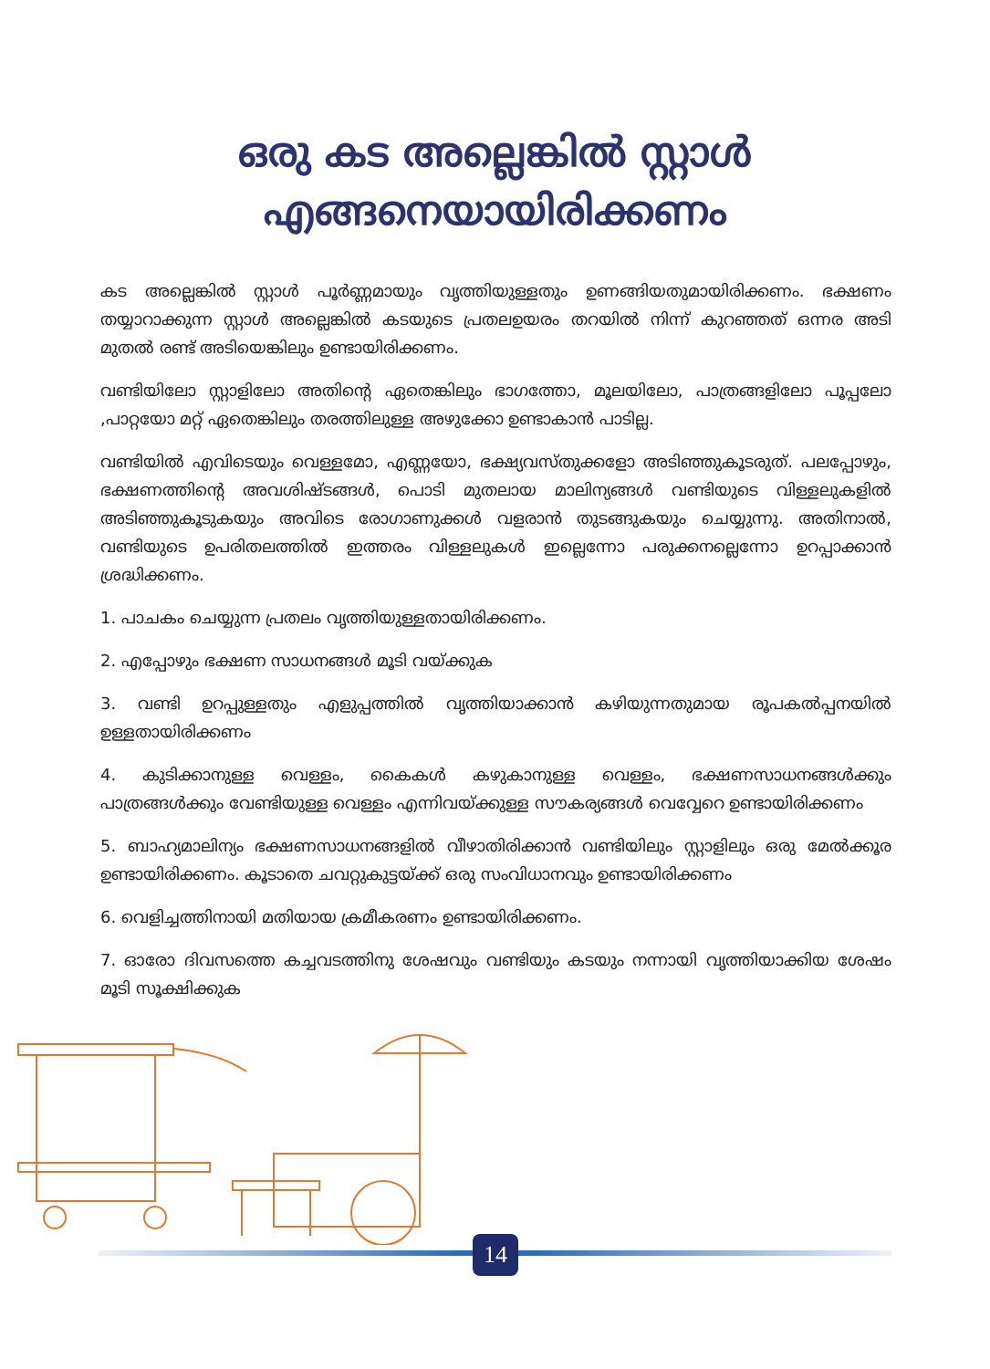ഒരു കട അല്ലെങ്കിൽ സ്റ്റാൾ
എങ്ങനെയായിരിക്കണം
കട അല്ലെങ്കിൽ സ്റ്റാൾ പൂർണ്ണമായും വൃത്തിയുള്ളതും ഉണങ്ങിയതുമായിരിക്കണം. ഭക്ഷണം തയ്യാറാക്കുന്ന സ്റ്റാൾ അല്ലെങ്കിൽ കടയുടെ പ്രതലഉയരം തറയിൽ നിന്ന് കുറഞ്ഞത് ഒന്നര അടി മുതൽ രണ്ട് അടിയെങ്കിലും ഉണ്ടായിരിക്കണം.
വണ്ടിയിലോ സ്റ്റാളിലോ അതിന്റെ ഏതെങ്കിലും ഭാഗത്തോ, മൂലയിലോ, പാത്രങ്ങളിലോ പൂപ്പലോ ,പാറ്റയോ മറ്റ് ഏതെങ്കിലും തരത്തിലുള്ള അഴുക്കോ ഉണ്ടാകാൻ പാടില്ല.
വണ്ടിയിൽ എവിടെയും വെള്ളമോ, എണ്ണയോ, ഭക്ഷ്യവസ്തുക്കളോ അടിഞ്ഞുകൂടരുത്. പലപ്പോഴും, ഭക്ഷണത്തിന്റെ അവശിഷ്ടങ്ങൾ, പൊടി മുതലായ മാലിന്യങ്ങൾ വണ്ടിയുടെ വിള്ളലുകളിൽ അടിഞ്ഞുകൂടുകയും അവിടെ രോഗാണുക്കൾ വളരാൻ തുടങ്ങുകയും ചെയ്യുന്നു. അതിനാൽ, വണ്ടിയുടെ ഉപരിതലത്തിൽ ഇത്തരം വിള്ളലുകൾ ഇല്ലെന്നോ പരുക്കനല്ലെന്നോ ഉറപ്പാക്കാൻ ശ്രദ്ധിക്കണം.
1. പാചകം ചെയ്യുന്ന പ്രതലം വൃത്തിയുള്ളതായിരിക്കണം.
2. എപ്പോഴും ഭക്ഷണ സാധനങ്ങൾ മൂടി വയ്ക്കുക
3. വണ്ടി ഉറപ്പുള്ളതും എളുപ്പത്തിൽ വൃത്തിയാക്കാൻ കഴിയുന്നതുമായ രൂപകൽപ്പനയിൽ ഉള്ളതായിരിക്കണം
4. കുടിക്കാനുള്ള വെള്ളം, കൈകൾ കഴുകാനുള്ള വെള്ളം, ഭക്ഷണസാധനങ്ങൾക്കും പാത്രങ്ങൾക്കും വേണ്ടിയുള്ള വെള്ളം എന്നിവയ്ക്കുള്ള സൗകര്യങ്ങൾ വെവ്വേറെ ഉണ്ടായിരിക്കണം
5. ബാഹ്യമാലിന്യം ഭക്ഷണസാധനങ്ങളിൽ വീഴാതിരിക്കാൻ വണ്ടിയിലും സ്റ്റാളിലും ഒരു മേൽക്കൂര ഉണ്ടായിരിക്കണം. കൂടാതെ ചവറ്റുകുട്ടയ്ക്ക് ഒരു സംവിധാനവും ഉണ്ടായിരിക്കണം
6. വെളിച്ചത്തിനായി മതിയായ ക്രമീകരണം ഉണ്ടായിരിക്കണം.
7. ഓരോ ദിവസത്തെ കച്ചവടത്തിനു ശേഷവും വണ്ടിയും കടയും നന്നായി വൃത്തിയാക്കിയ ശേഷം മൂടി സൂക്ഷിക്കുക
14